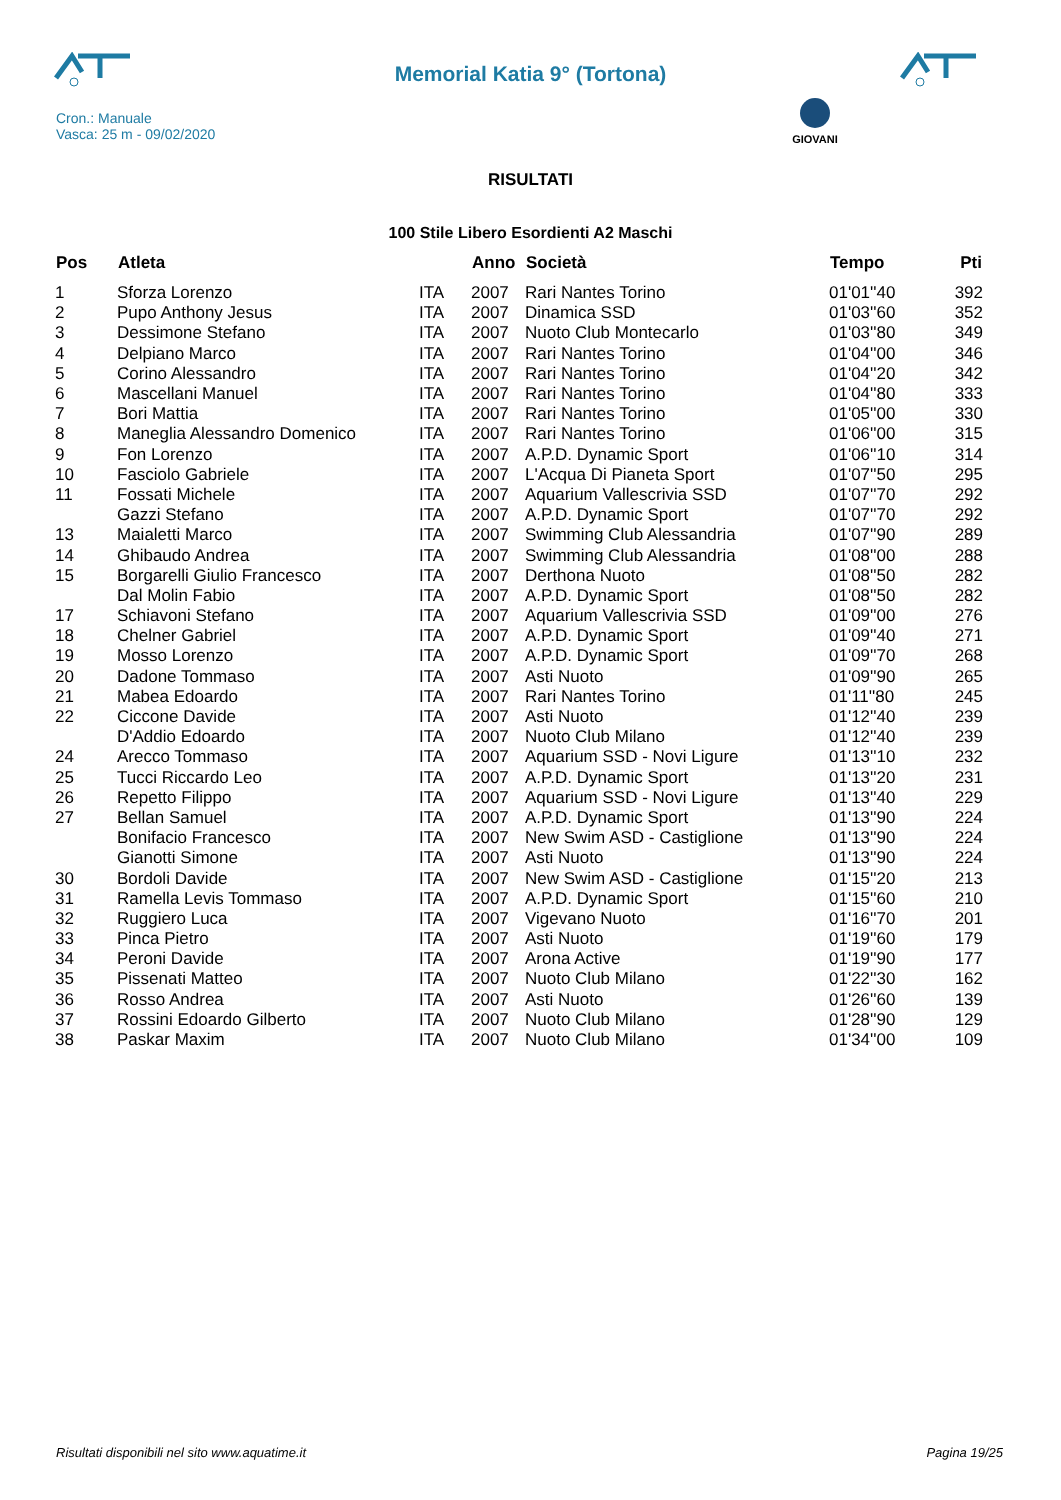Memorial Katia 9° (Tortona)
Cron.: Manuale
Vasca: 25 m - 09/02/2020
GIOVANI
RISULTATI
100 Stile Libero Esordienti A2 Maschi
| Pos | Atleta | | Anno | Società | Tempo | Pti |
| --- | --- | --- | --- | --- | --- | --- |
| 1 | Sforza Lorenzo | ITA | 2007 | Rari Nantes Torino | 01'01''40 | 392 |
| 2 | Pupo Anthony Jesus | ITA | 2007 | Dinamica SSD | 01'03''60 | 352 |
| 3 | Dessimone Stefano | ITA | 2007 | Nuoto Club Montecarlo | 01'03''80 | 349 |
| 4 | Delpiano Marco | ITA | 2007 | Rari Nantes Torino | 01'04''00 | 346 |
| 5 | Corino Alessandro | ITA | 2007 | Rari Nantes Torino | 01'04''20 | 342 |
| 6 | Mascellani Manuel | ITA | 2007 | Rari Nantes Torino | 01'04''80 | 333 |
| 7 | Bori Mattia | ITA | 2007 | Rari Nantes Torino | 01'05''00 | 330 |
| 8 | Maneglia Alessandro Domenico | ITA | 2007 | Rari Nantes Torino | 01'06''00 | 315 |
| 9 | Fon Lorenzo | ITA | 2007 | A.P.D. Dynamic Sport | 01'06''10 | 314 |
| 10 | Fasciolo Gabriele | ITA | 2007 | L'Acqua Di Pianeta Sport | 01'07''50 | 295 |
| 11 | Fossati Michele | ITA | 2007 | Aquarium Vallescrivia SSD | 01'07''70 | 292 |
| | Gazzi Stefano | ITA | 2007 | A.P.D. Dynamic Sport | 01'07''70 | 292 |
| 13 | Maialetti Marco | ITA | 2007 | Swimming Club Alessandria | 01'07''90 | 289 |
| 14 | Ghibaudo Andrea | ITA | 2007 | Swimming Club Alessandria | 01'08''00 | 288 |
| 15 | Borgarelli Giulio Francesco | ITA | 2007 | Derthona Nuoto | 01'08''50 | 282 |
| | Dal Molin Fabio | ITA | 2007 | A.P.D. Dynamic Sport | 01'08''50 | 282 |
| 17 | Schiavoni Stefano | ITA | 2007 | Aquarium Vallescrivia SSD | 01'09''00 | 276 |
| 18 | Chelner Gabriel | ITA | 2007 | A.P.D. Dynamic Sport | 01'09''40 | 271 |
| 19 | Mosso Lorenzo | ITA | 2007 | A.P.D. Dynamic Sport | 01'09''70 | 268 |
| 20 | Dadone Tommaso | ITA | 2007 | Asti Nuoto | 01'09''90 | 265 |
| 21 | Mabea Edoardo | ITA | 2007 | Rari Nantes Torino | 01'11''80 | 245 |
| 22 | Ciccone Davide | ITA | 2007 | Asti Nuoto | 01'12''40 | 239 |
| | D'Addio Edoardo | ITA | 2007 | Nuoto Club Milano | 01'12''40 | 239 |
| 24 | Arecco Tommaso | ITA | 2007 | Aquarium SSD - Novi Ligure | 01'13''10 | 232 |
| 25 | Tucci Riccardo Leo | ITA | 2007 | A.P.D. Dynamic Sport | 01'13''20 | 231 |
| 26 | Repetto Filippo | ITA | 2007 | Aquarium SSD - Novi Ligure | 01'13''40 | 229 |
| 27 | Bellan Samuel | ITA | 2007 | A.P.D. Dynamic Sport | 01'13''90 | 224 |
| | Bonifacio Francesco | ITA | 2007 | New Swim ASD - Castiglione | 01'13''90 | 224 |
| | Gianotti Simone | ITA | 2007 | Asti Nuoto | 01'13''90 | 224 |
| 30 | Bordoli Davide | ITA | 2007 | New Swim ASD - Castiglione | 01'15''20 | 213 |
| 31 | Ramella Levis Tommaso | ITA | 2007 | A.P.D. Dynamic Sport | 01'15''60 | 210 |
| 32 | Ruggiero Luca | ITA | 2007 | Vigevano Nuoto | 01'16''70 | 201 |
| 33 | Pinca Pietro | ITA | 2007 | Asti Nuoto | 01'19''60 | 179 |
| 34 | Peroni Davide | ITA | 2007 | Arona Active | 01'19''90 | 177 |
| 35 | Pissenati Matteo | ITA | 2007 | Nuoto Club Milano | 01'22''30 | 162 |
| 36 | Rosso Andrea | ITA | 2007 | Asti Nuoto | 01'26''60 | 139 |
| 37 | Rossini Edoardo Gilberto | ITA | 2007 | Nuoto Club Milano | 01'28''90 | 129 |
| 38 | Paskar Maxim | ITA | 2007 | Nuoto Club Milano | 01'34''00 | 109 |
Risultati disponibili nel sito www.aquatime.it
Pagina 19/25